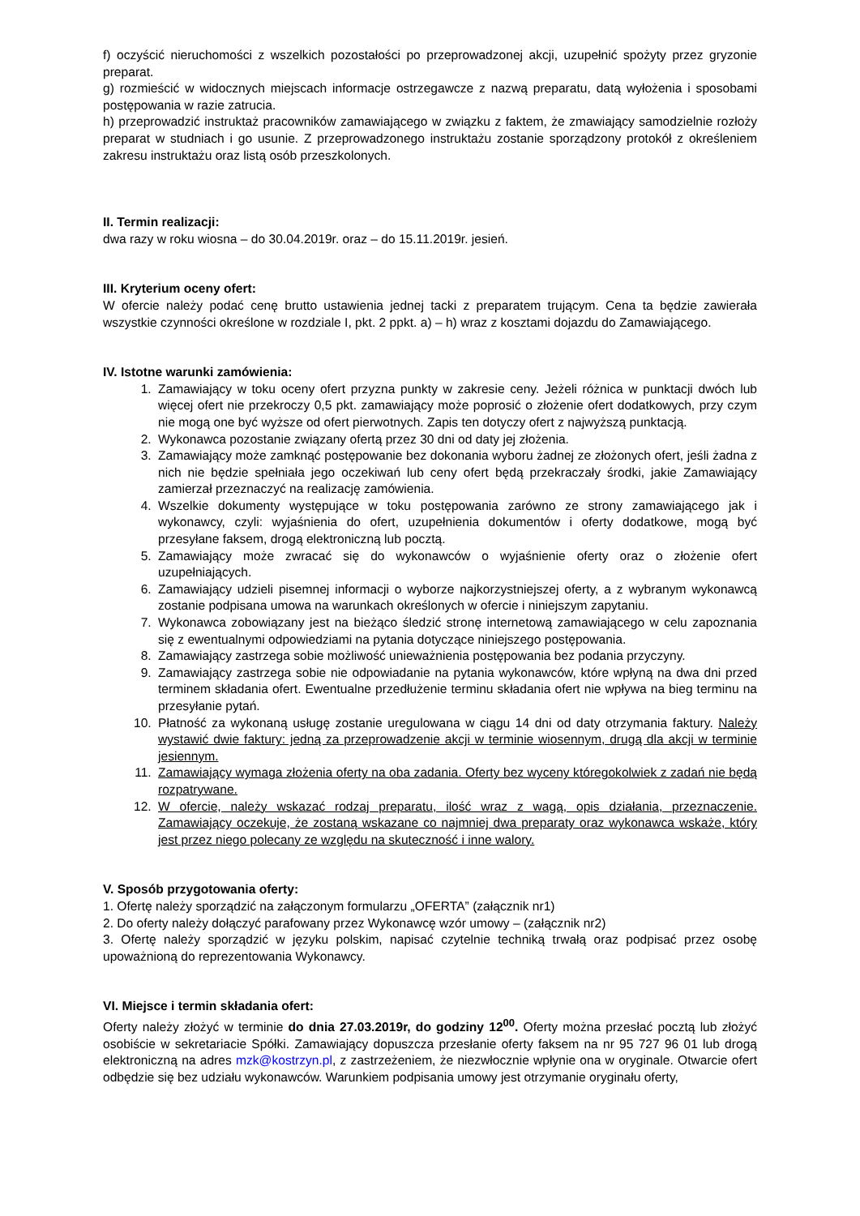f) oczyścić nieruchomości z wszelkich pozostałości po przeprowadzonej akcji, uzupełnić spożyty przez gryzonie preparat.
g) rozmieścić w widocznych miejscach informacje ostrzegawcze z nazwą preparatu, datą wyłożenia i sposobami postępowania w razie zatrucia.
h) przeprowadzić instruktaż pracowników zamawiającego w związku z faktem, że zmawiający samodzielnie rozłoży preparat w studniach i go usunie. Z przeprowadzonego instruktażu zostanie sporządzony protokół z określeniem zakresu instruktażu oraz listą osób przeszkolonych.
II. Termin realizacji:
dwa razy w roku wiosna – do 30.04.2019r. oraz – do 15.11.2019r. jesień.
III. Kryterium oceny ofert:
W ofercie należy podać cenę brutto ustawienia jednej tacki z preparatem trującym. Cena ta będzie zawierała wszystkie czynności określone w rozdziale I, pkt. 2 ppkt. a) – h) wraz z kosztami dojazdu do Zamawiającego.
IV. Istotne warunki zamówienia:
1. Zamawiający w toku oceny ofert przyzna punkty w zakresie ceny. Jeżeli różnica w punktacji dwóch lub więcej ofert nie przekroczy 0,5 pkt. zamawiający może poprosić o złożenie ofert dodatkowych, przy czym nie mogą one być wyższe od ofert pierwotnych. Zapis ten dotyczy ofert z najwyższą punktacją.
2. Wykonawca pozostanie związany ofertą przez 30 dni od daty jej złożenia.
3. Zamawiający może zamknąć postępowanie bez dokonania wyboru żadnej ze złożonych ofert, jeśli żadna z nich nie będzie spełniała jego oczekiwań lub ceny ofert będą przekraczały środki, jakie Zamawiający zamierzał przeznaczyć na realizację zamówienia.
4. Wszelkie dokumenty występujące w toku postępowania zarówno ze strony zamawiającego jak i wykonawcy, czyli: wyjaśnienia do ofert, uzupełnienia dokumentów i oferty dodatkowe, mogą być przesyłane faksem, drogą elektroniczną lub pocztą.
5. Zamawiający może zwracać się do wykonawców o wyjaśnienie oferty oraz o złożenie ofert uzupełniających.
6. Zamawiający udzieli pisemnej informacji o wyborze najkorzystniejszej oferty, a z wybranym wykonawcą zostanie podpisana umowa na warunkach określonych w ofercie i niniejszym zapytaniu.
7. Wykonawca zobowiązany jest na bieżąco śledzić stronę internetową zamawiającego w celu zapoznania się z ewentualnymi odpowiedziami na pytania dotyczące niniejszego postępowania.
8. Zamawiający zastrzega sobie możliwość unieważnienia postępowania bez podania przyczyny.
9. Zamawiający zastrzega sobie nie odpowiadanie na pytania wykonawców, które wpłyną na dwa dni przed terminem składania ofert. Ewentualne przedłużenie terminu składania ofert nie wpływa na bieg terminu na przesyłanie pytań.
10. Płatność za wykonaną usługę zostanie uregulowana w ciągu 14 dni od daty otrzymania faktury. Należy wystawić dwie faktury: jedną za przeprowadzenie akcji w terminie wiosennym, drugą dla akcji w terminie jesiennym.
11. Zamawiający wymaga złożenia oferty na oba zadania. Oferty bez wyceny któregokolwiek z zadań nie będą rozpatrywane.
12. W ofercie, należy wskazać rodzaj preparatu, ilość wraz z wagą, opis działania, przeznaczenie. Zamawiający oczekuje, że zostaną wskazane co najmniej dwa preparaty oraz wykonawca wskaże, który jest przez niego polecany ze względu na skuteczność i inne walory.
V. Sposób przygotowania oferty:
1. Ofertę należy sporządzić na załączonym formularzu „OFERTA” (załącznik nr1)
2. Do oferty należy dołączyć parafowany przez Wykonawcę wzór umowy – (załącznik nr2)
3. Ofertę należy sporządzić w języku polskim, napisać czytelnie techniką trwałą oraz podpisać przez osobę upoważnioną do reprezentowania Wykonawcy.
VI. Miejsce i termin składania ofert:
Oferty należy złożyć w terminie do dnia 27.03.2019r, do godziny 12<sup>00</sup>. Oferty można przesłać pocztą lub złożyć osobiście w sekretariacie Spółki. Zamawiający dopuszcza przesłanie oferty faksem na nr 95 727 96 01 lub drogą elektroniczną na adres mzk@kostrzyn.pl, z zastrzeżeniem, że niezwłocznie wpłynie ona w oryginale. Otwarcie ofert odbędzie się bez udziału wykonawców. Warunkiem podpisania umowy jest otrzymanie oryginału oferty,